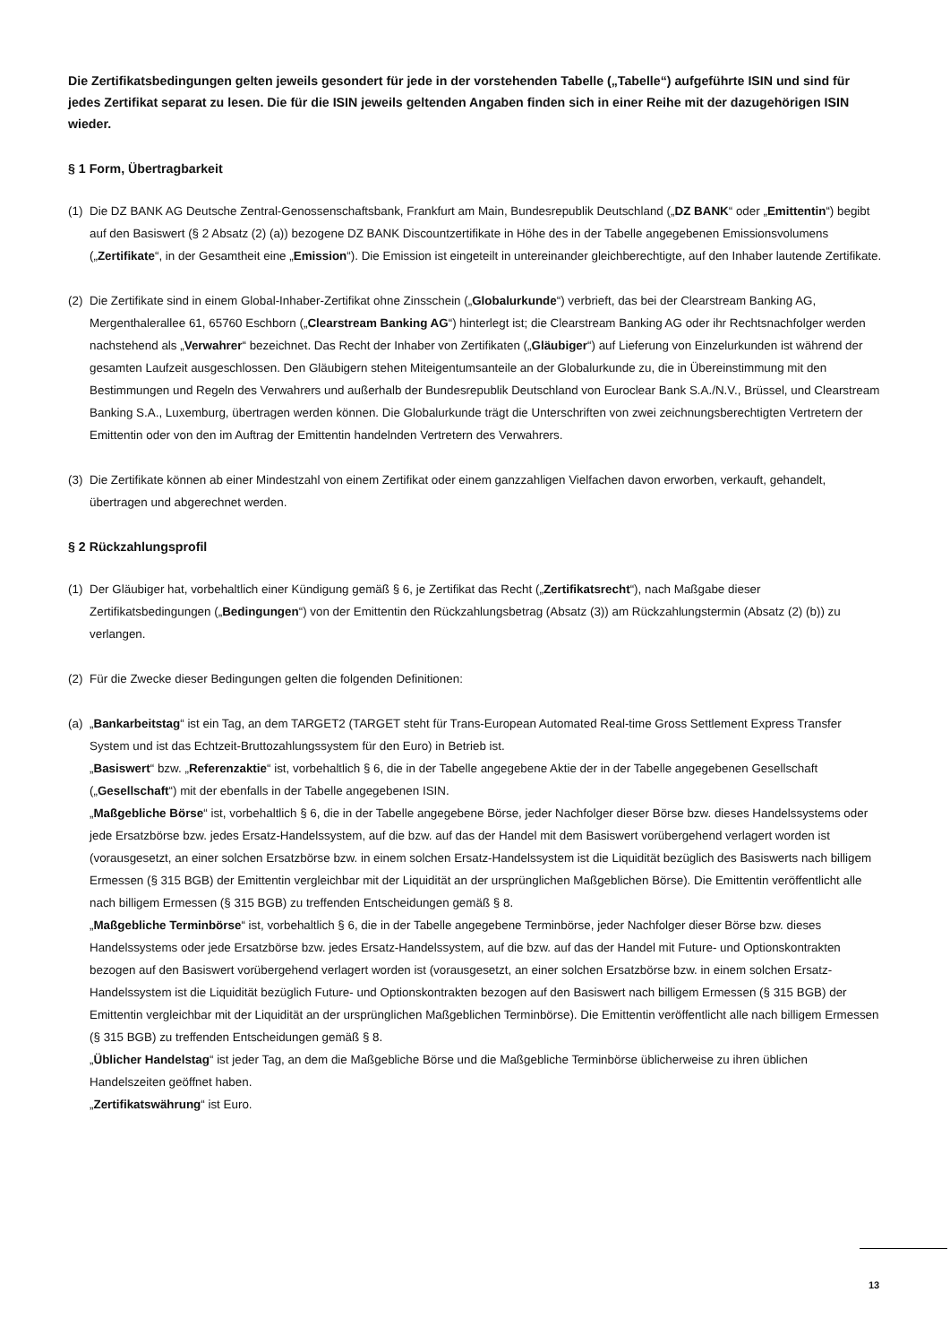Die Zertifikatsbedingungen gelten jeweils gesondert für jede in der vorstehenden Tabelle („Tabelle“) aufgeführte ISIN und sind für jedes Zertifikat separat zu lesen. Die für die ISIN jeweils geltenden Angaben finden sich in einer Reihe mit der dazugehörigen ISIN wieder.
§ 1 Form, Übertragbarkeit
(1)
Die DZ BANK AG Deutsche Zentral-Genossenschaftsbank, Frankfurt am Main, Bundesrepublik Deutschland („DZ BANK“ oder „Emittentin“) begibt auf den Basiswert (§ 2 Absatz (2) (a)) bezogene DZ BANK Discountzertifikate in Höhe des in der Tabelle angegebenen Emissionsvolumens („Zertifikate“, in der Gesamtheit eine „Emission“). Die Emission ist eingeteilt in untereinander gleichberechtigte, auf den Inhaber lautende Zertifikate.
(2)
Die Zertifikate sind in einem Global-Inhaber-Zertifikat ohne Zinsschein („Globalurkunde“) verbrieft, das bei der Clearstream Banking AG, Mergenthalerallee 61, 65760 Eschborn („Clearstream Banking AG“) hinterlegt ist; die Clearstream Banking AG oder ihr Rechtsnachfolger werden nachstehend als „Verwahrer“ bezeichnet. Das Recht der Inhaber von Zertifikaten („Gläubiger“) auf Lieferung von Einzelurkunden ist während der gesamten Laufzeit ausgeschlossen. Den Gläubigern stehen Miteigentumsanteile an der Globalurkunde zu, die in Übereinstimmung mit den Bestimmungen und Regeln des Verwahrers und außerhalb der Bundesrepublik Deutschland von Euroclear Bank S.A./N.V., Brüssel, und Clearstream Banking S.A., Luxemburg, übertragen werden können. Die Globalurkunde trägt die Unterschriften von zwei zeichnungsberechtigten Vertretern der Emittentin oder von den im Auftrag der Emittentin handelnden Vertretern des Verwahrers.
(3)
Die Zertifikate können ab einer Mindestzahl von einem Zertifikat oder einem ganzzahligen Vielfachen davon erworben, verkauft, gehandelt, übertragen und abgerechnet werden.
§ 2 Rückzahlungsprofil
(1)
Der Gläubiger hat, vorbehaltlich einer Kündigung gemäß § 6, je Zertifikat das Recht („Zertifikatsrecht“), nach Maßgabe dieser Zertifikatsbedingungen („Bedingungen“) von der Emittentin den Rückzahlungsbetrag (Absatz (3)) am Rückzahlungstermin (Absatz (2) (b)) zu verlangen.
(2)
Für die Zwecke dieser Bedingungen gelten die folgenden Definitionen:
(a)
„Bankarbeitstag“ ist ein Tag, an dem TARGET2 (TARGET steht für Trans-European Automated Real-time Gross Settlement Express Transfer System und ist das Echtzeit-Bruttozahlungssystem für den Euro) in Betrieb ist.
„Basiswert“ bzw. „Referenzaktie“ ist, vorbehaltlich § 6, die in der Tabelle angegebene Aktie der in der Tabelle angegebenen Gesellschaft („Gesellschaft“) mit der ebenfalls in der Tabelle angegebenen ISIN.
„Maßgebliche Börse“ ist, vorbehaltlich § 6, die in der Tabelle angegebene Börse, jeder Nachfolger dieser Börse bzw. dieses Handelssystems oder jede Ersatzbörse bzw. jedes Ersatz-Handelssystem, auf die bzw. auf das der Handel mit dem Basiswert vorübergehend verlagert worden ist (vorausgesetzt, an einer solchen Ersatzbörse bzw. in einem solchen Ersatz-Handelssystem ist die Liquidität bezüglich des Basiswerts nach billigem Ermessen (§ 315 BGB) der Emittentin vergleichbar mit der Liquidität an der ursprünglichen Maßgeblichen Börse). Die Emittentin veröffentlicht alle nach billigem Ermessen (§ 315 BGB) zu treffenden Entscheidungen gemäß § 8.
„Maßgebliche Terminbörse“ ist, vorbehaltlich § 6, die in der Tabelle angegebene Terminbörse, jeder Nachfolger dieser Börse bzw. dieses Handelssystems oder jede Ersatzbörse bzw. jedes Ersatz-Handelssystem, auf die bzw. auf das der Handel mit Future- und Optionskontrakten bezogen auf den Basiswert vorübergehend verlagert worden ist (vorausgesetzt, an einer solchen Ersatzbörse bzw. in einem solchen Ersatz-Handelssystem ist die Liquidität bezüglich Future- und Optionskontrakten bezogen auf den Basiswert nach billigem Ermessen (§ 315 BGB) der Emittentin vergleichbar mit der Liquidität an der ursprünglichen Maßgeblichen Terminbörse). Die Emittentin veröffentlicht alle nach billigem Ermessen (§ 315 BGB) zu treffenden Entscheidungen gemäß § 8.
„Üblicher Handelstag“ ist jeder Tag, an dem die Maßgebliche Börse und die Maßgebliche Terminbörse üblicherweise zu ihren üblichen Handelszeiten geöffnet haben.
„Zertifikatswährung“ ist Euro.
13